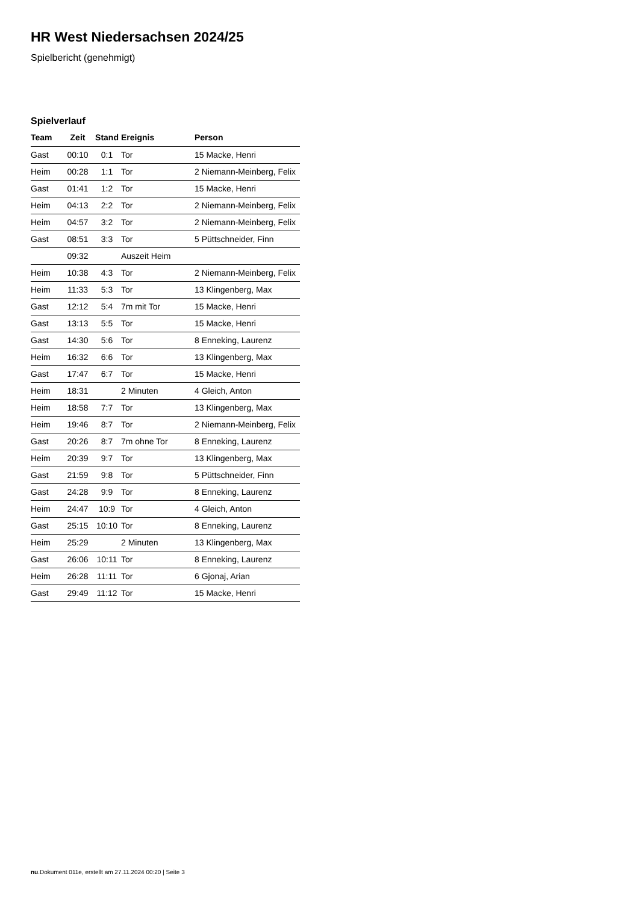HR West Niedersachsen 2024/25
Spielbericht (genehmigt)
Spielverlauf
| Team | Zeit | Stand | Ereignis | Person |
| --- | --- | --- | --- | --- |
| Gast | 00:10 | 0:1 | Tor | 15 Macke, Henri |
| Heim | 00:28 | 1:1 | Tor | 2 Niemann-Meinberg, Felix |
| Gast | 01:41 | 1:2 | Tor | 15 Macke, Henri |
| Heim | 04:13 | 2:2 | Tor | 2 Niemann-Meinberg, Felix |
| Heim | 04:57 | 3:2 | Tor | 2 Niemann-Meinberg, Felix |
| Gast | 08:51 | 3:3 | Tor | 5 Püttschneider, Finn |
| | 09:32 | | Auszeit Heim | |
| Heim | 10:38 | 4:3 | Tor | 2 Niemann-Meinberg, Felix |
| Heim | 11:33 | 5:3 | Tor | 13 Klingenberg, Max |
| Gast | 12:12 | 5:4 | 7m mit Tor | 15 Macke, Henri |
| Gast | 13:13 | 5:5 | Tor | 15 Macke, Henri |
| Gast | 14:30 | 5:6 | Tor | 8 Enneking, Laurenz |
| Heim | 16:32 | 6:6 | Tor | 13 Klingenberg, Max |
| Gast | 17:47 | 6:7 | Tor | 15 Macke, Henri |
| Heim | 18:31 | | 2 Minuten | 4 Gleich, Anton |
| Heim | 18:58 | 7:7 | Tor | 13 Klingenberg, Max |
| Heim | 19:46 | 8:7 | Tor | 2 Niemann-Meinberg, Felix |
| Gast | 20:26 | 8:7 | 7m ohne Tor | 8 Enneking, Laurenz |
| Heim | 20:39 | 9:7 | Tor | 13 Klingenberg, Max |
| Gast | 21:59 | 9:8 | Tor | 5 Püttschneider, Finn |
| Gast | 24:28 | 9:9 | Tor | 8 Enneking, Laurenz |
| Heim | 24:47 | 10:9 | Tor | 4 Gleich, Anton |
| Gast | 25:15 | 10:10 | Tor | 8 Enneking, Laurenz |
| Heim | 25:29 | | 2 Minuten | 13 Klingenberg, Max |
| Gast | 26:06 | 10:11 | Tor | 8 Enneking, Laurenz |
| Heim | 26:28 | 11:11 | Tor | 6 Gjonaj, Arian |
| Gast | 29:49 | 11:12 | Tor | 15 Macke, Henri |
nu.Dokument 011e, erstellt am 27.11.2024 00:20 | Seite 3